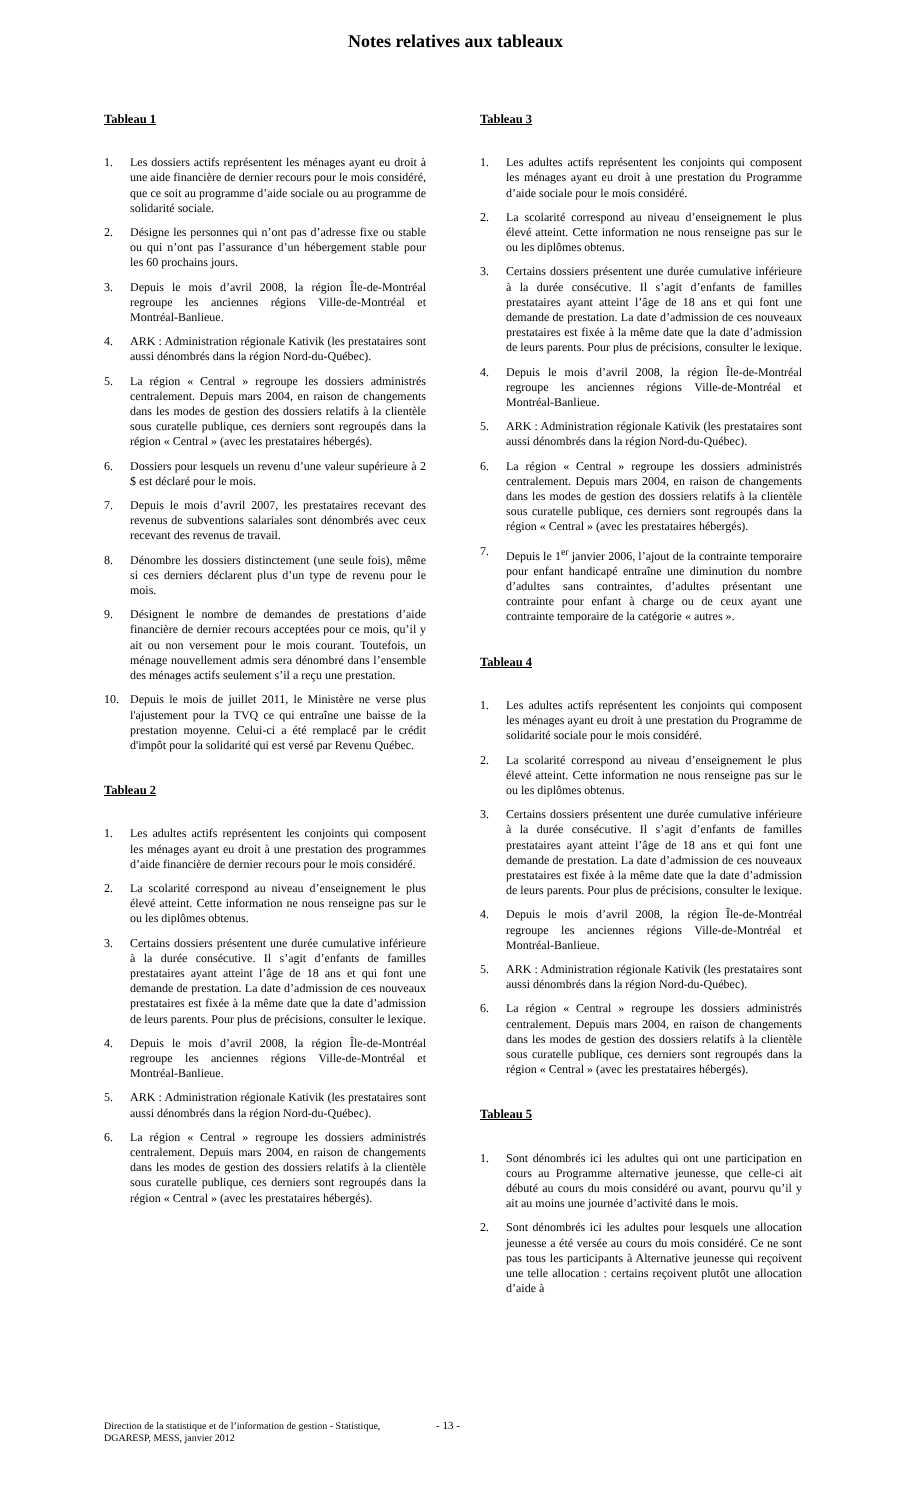Notes relatives aux tableaux
Tableau 1
1. Les dossiers actifs représentent les ménages ayant eu droit à une aide financière de dernier recours pour le mois considéré, que ce soit au programme d’aide sociale ou au programme de solidarité sociale.
2. Désigne les personnes qui n’ont pas d’adresse fixe ou stable ou qui n’ont pas l’assurance d’un hébergement stable pour les 60 prochains jours.
3. Depuis le mois d’avril 2008, la région Île-de-Montréal regroupe les anciennes régions Ville-de-Montréal et Montréal-Banlieue.
4. ARK : Administration régionale Kativik (les prestataires sont aussi dénombrés dans la région Nord-du-Québec).
5. La région « Central » regroupe les dossiers administrés centralement. Depuis mars 2004, en raison de changements dans les modes de gestion des dossiers relatifs à la clientèle sous curatelle publique, ces derniers sont regroupés dans la région « Central » (avec les prestataires hébergés).
6. Dossiers pour lesquels un revenu d’une valeur supérieure à 2 $ est déclaré pour le mois.
7. Depuis le mois d’avril 2007, les prestataires recevant des revenus de subventions salariales sont dénombrés avec ceux recevant des revenus de travail.
8. Dénombre les dossiers distinctement (une seule fois), même si ces derniers déclarent plus d’un type de revenu pour le mois.
9. Désignent le nombre de demandes de prestations d’aide financière de dernier recours acceptées pour ce mois, qu’il y ait ou non versement pour le mois courant. Toutefois, un ménage nouvellement admis sera dénombré dans l’ensemble des ménages actifs seulement s’il a reçu une prestation.
10. Depuis le mois de juillet 2011, le Ministère ne verse plus l'ajustement pour la TVQ ce qui entraîne une baisse de la prestation moyenne. Celui-ci a été remplacé par le crédit d'impôt pour la solidarité qui est versé par Revenu Québec.
Tableau 2
1. Les adultes actifs représentent les conjoints qui composent les ménages ayant eu droit à une prestation des programmes d’aide financière de dernier recours pour le mois considéré.
2. La scolarité correspond au niveau d’enseignement le plus élevé atteint. Cette information ne nous renseigne pas sur le ou les diplômes obtenus.
3. Certains dossiers présentent une durée cumulative inférieure à la durée consécutive. Il s’agit d’enfants de familles prestataires ayant atteint l’âge de 18 ans et qui font une demande de prestation. La date d’admission de ces nouveaux prestataires est fixée à la même date que la date d’admission de leurs parents. Pour plus de précisions, consulter le lexique.
4. Depuis le mois d’avril 2008, la région Île-de-Montréal regroupe les anciennes régions Ville-de-Montréal et Montréal-Banlieue.
5. ARK : Administration régionale Kativik (les prestataires sont aussi dénombrés dans la région Nord-du-Québec).
6. La région « Central » regroupe les dossiers administrés centralement. Depuis mars 2004, en raison de changements dans les modes de gestion des dossiers relatifs à la clientèle sous curatelle publique, ces derniers sont regroupés dans la région « Central » (avec les prestataires hébergés).
Tableau 3
1. Les adultes actifs représentent les conjoints qui composent les ménages ayant eu droit à une prestation du Programme d’aide sociale pour le mois considéré.
2. La scolarité correspond au niveau d’enseignement le plus élevé atteint. Cette information ne nous renseigne pas sur le ou les diplômes obtenus.
3. Certains dossiers présentent une durée cumulative inférieure à la durée consécutive. Il s’agit d’enfants de familles prestataires ayant atteint l’âge de 18 ans et qui font une demande de prestation. La date d’admission de ces nouveaux prestataires est fixée à la même date que la date d’admission de leurs parents. Pour plus de précisions, consulter le lexique.
4. Depuis le mois d’avril 2008, la région Île-de-Montréal regroupe les anciennes régions Ville-de-Montréal et Montréal-Banlieue.
5. ARK : Administration régionale Kativik (les prestataires sont aussi dénombrés dans la région Nord-du-Québec).
6. La région « Central » regroupe les dossiers administrés centralement. Depuis mars 2004, en raison de changements dans les modes de gestion des dossiers relatifs à la clientèle sous curatelle publique, ces derniers sont regroupés dans la région « Central » (avec les prestataires hébergés).
7. Depuis le 1<sup>er</sup> janvier 2006, l’ajout de la contrainte temporaire pour enfant handicapé entraîne une diminution du nombre d’adultes sans contraintes, d’adultes présentant une contrainte pour enfant à charge ou de ceux ayant une contrainte temporaire de la catégorie « autres ».
Tableau 4
1. Les adultes actifs représentent les conjoints qui composent les ménages ayant eu droit à une prestation du Programme de solidarité sociale pour le mois considéré.
2. La scolarité correspond au niveau d’enseignement le plus élevé atteint. Cette information ne nous renseigne pas sur le ou les diplômes obtenus.
3. Certains dossiers présentent une durée cumulative inférieure à la durée consécutive. Il s’agit d’enfants de familles prestataires ayant atteint l’âge de 18 ans et qui font une demande de prestation. La date d’admission de ces nouveaux prestataires est fixée à la même date que la date d’admission de leurs parents. Pour plus de précisions, consulter le lexique.
4. Depuis le mois d’avril 2008, la région Île-de-Montréal regroupe les anciennes régions Ville-de-Montréal et Montréal-Banlieue.
5. ARK : Administration régionale Kativik (les prestataires sont aussi dénombrés dans la région Nord-du-Québec).
6. La région « Central » regroupe les dossiers administrés centralement. Depuis mars 2004, en raison de changements dans les modes de gestion des dossiers relatifs à la clientèle sous curatelle publique, ces derniers sont regroupés dans la région « Central » (avec les prestataires hébergés).
Tableau 5
1. Sont dénombrés ici les adultes qui ont une participation en cours au Programme alternative jeunesse, que celle-ci ait débuté au cours du mois considéré ou avant, pourvu qu’il y ait au moins une journée d’activité dans le mois.
2. Sont dénombrés ici les adultes pour lesquels une allocation jeunesse a été versée au cours du mois considéré. Ce ne sont pas tous les participants à Alternative jeunesse qui reçoivent une telle allocation : certains reçoivent plutôt une allocation d’aide à
Direction de la statistique et de l’information de gestion - Statistique,
DGARESP, MESS, janvier 2012
- 13 -